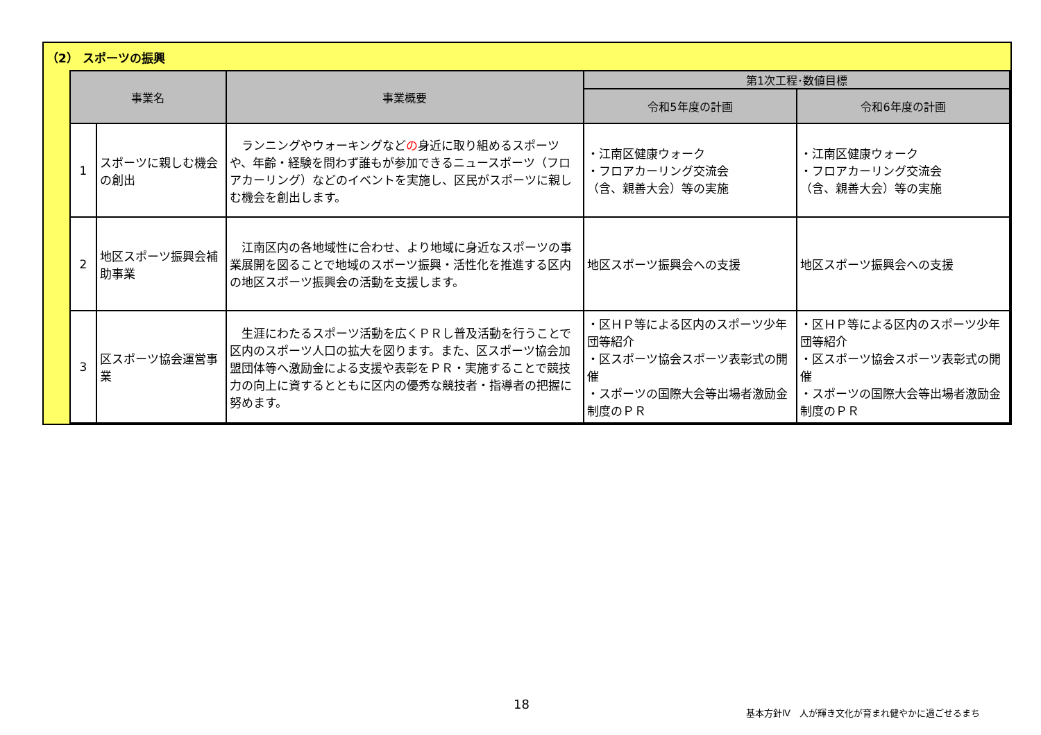（2） スポーツの振興
| 事業名 | | 事業概要 | 第1次工程･数値目標 | |
| --- | --- | --- | --- | --- |
| | | | 令和5年度の計画 | 令和6年度の計画 |
| 1 | スポーツに親しむ機会の創出 | ランニングやウォーキングなど の 身近に取り組めるスポーツや、年齢・経験を問わず誰もが参加できるニュースポーツ（フロアカーリング）などのイベントを実施し、区民がスポーツに親しむ機会を創出します。 | ・江南区健康ウォーク ・フロアカーリング交流会 （含、親善大会）等の実施 | ・江南区健康ウォーク ・フロアカーリング交流会 （含、親善大会）等の実施 |
| 2 | 地区スポーツ振興会補助事業 | 江南区内の各地域性に合わせ、より地域に身近なスポーツの事業展開を図ることで地域のスポーツ振興・活性化を推進する区内の地区スポーツ振興会の活動を支援します。 | 地区スポーツ振興会への支援 | 地区スポーツ振興会への支援 |
| 3 | 区スポーツ協会運営事業 | 生涯にわたるスポーツ活動を広くＰＲし普及活動を行うことで区内のスポーツ人口の拡大を図ります。また、区スポーツ協会加盟団体等へ激励金による支援や表彰をＰＲ・実施することで競技力の向上に資するとともに区内の優秀な競技者・指導者の把握に努めます。 | ・区ＨＰ等による区内のスポーツ少年団等紹介 ・区スポーツ協会スポーツ表彰式の開催 ・スポーツの国際大会等出場者激励金制度のＰＲ | ・区ＨＰ等による区内のスポーツ少年団等紹介 ・区スポーツ協会スポーツ表彰式の開催 ・スポーツの国際大会等出場者激励金制度のＰＲ |
18
基本方針Ⅳ　人が輝き文化が育まれ健やかに過ごせるまち